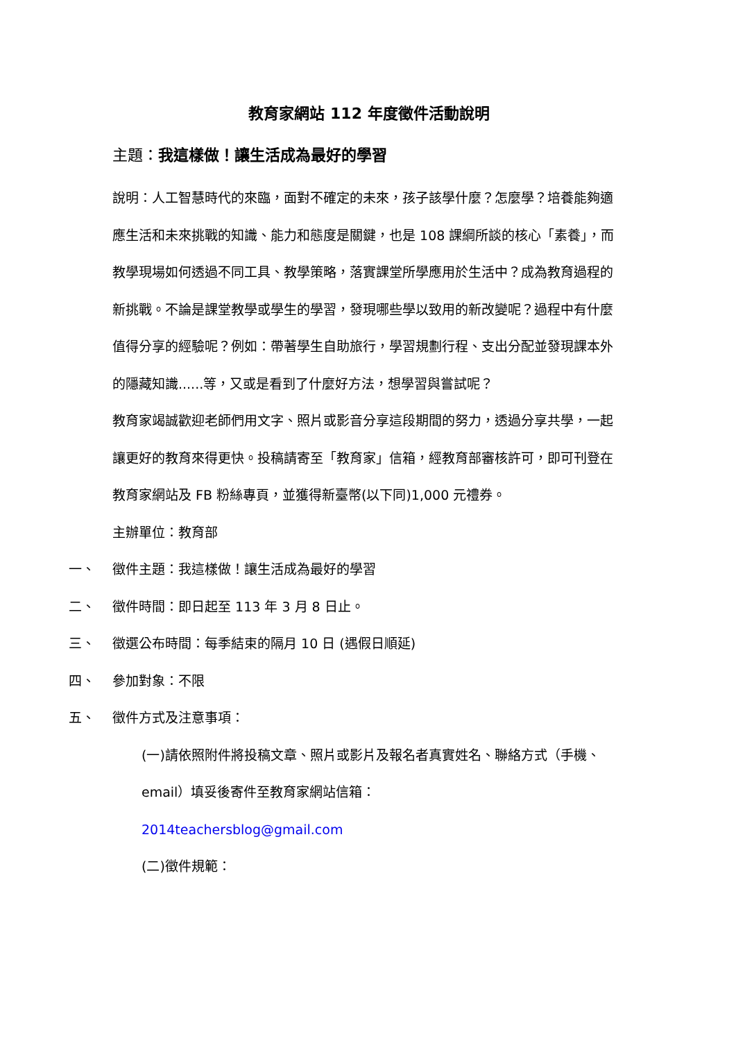教育家網站 112 年度徵件活動說明
主題：我這樣做！讓生活成為最好的學習
說明：人工智慧時代的來臨，面對不確定的未來，孩子該學什麼？怎麼學？培養能夠適應生活和未來挑戰的知識、能力和態度是關鍵，也是 108 課綱所談的核心「素養」，而教學現場如何透過不同工具、教學策略，落實課堂所學應用於生活中？成為教育過程的新挑戰。不論是課堂教學或學生的學習，發現哪些學以致用的新改變呢？過程中有什麼值得分享的經驗呢？例如：帶著學生自助旅行，學習規劃行程、支出分配並發現課本外的隱藏知識......等，又或是看到了什麼好方法，想學習與嘗試呢？
教育家竭誠歡迎老師們用文字、照片或影音分享這段期間的努力，透過分享共學，一起讓更好的教育來得更快。投稿請寄至「教育家」信箱，經教育部審核許可，即可刊登在教育家網站及 FB 粉絲專頁，並獲得新臺幣(以下同)1,000 元禮券。
主辦單位：教育部
一、 徵件主題：我這樣做！讓生活成為最好的學習
二、 徵件時間：即日起至 113 年 3 月 8 日止。
三、 徵選公布時間：每季結束的隔月 10 日 (遇假日順延)
四、 參加對象：不限
五、 徵件方式及注意事項：
(一)請依照附件將投稿文章、照片或影片及報名者真實姓名、聯絡方式（手機、email）填妥後寄件至教育家網站信箱：
2014teachersblog@gmail.com
(二)徵件規範：